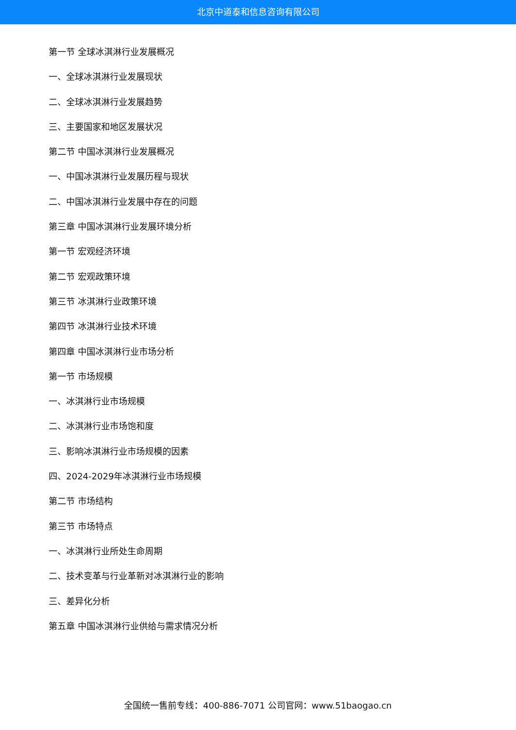北京中道泰和信息咨询有限公司
第一节 全球冰淇淋行业发展概况
一、全球冰淇淋行业发展现状
二、全球冰淇淋行业发展趋势
三、主要国家和地区发展状况
第二节 中国冰淇淋行业发展概况
一、中国冰淇淋行业发展历程与现状
二、中国冰淇淋行业发展中存在的问题
第三章 中国冰淇淋行业发展环境分析
第一节 宏观经济环境
第二节 宏观政策环境
第三节 冰淇淋行业政策环境
第四节 冰淇淋行业技术环境
第四章 中国冰淇淋行业市场分析
第一节 市场规模
一、冰淇淋行业市场规模
二、冰淇淋行业市场饱和度
三、影响冰淇淋行业市场规模的因素
四、2024-2029年冰淇淋行业市场规模
第二节 市场结构
第三节 市场特点
一、冰淇淋行业所处生命周期
二、技术变革与行业革新对冰淇淋行业的影响
三、差异化分析
第五章 中国冰淇淋行业供给与需求情况分析
全国统一售前专线：400-886-7071 公司官网：www.51baogao.cn